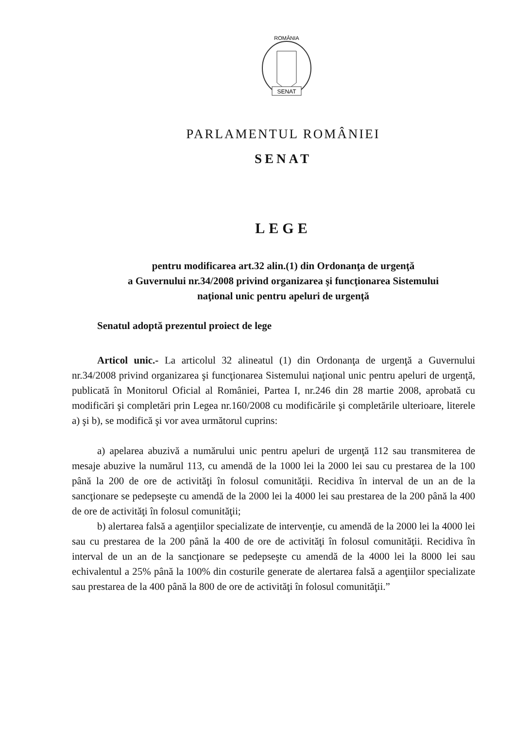ROMÂNIA
SENAT
PARLAMENTUL ROMÂNIEI
SENAT
LEGE
pentru modificarea art.32 alin.(1) din Ordonanţa de urgenţă
a Guvernului nr.34/2008 privind organizarea şi funcţionarea Sistemului
naţional unic pentru apeluri de urgenţă
Senatul adoptă prezentul proiect de lege
Articol unic.- La articolul 32 alineatul (1) din Ordonanţa de urgenţă a Guvernului nr.34/2008 privind organizarea şi funcţionarea Sistemului naţional unic pentru apeluri de urgenţă, publicată în Monitorul Oficial al României, Partea I, nr.246 din 28 martie 2008, aprobată cu modificări şi completări prin Legea nr.160/2008 cu modificările şi completările ulterioare, literele a) şi b), se modifică şi vor avea următorul cuprins:
a) apelarea abuzivă a numărului unic pentru apeluri de urgenţă 112 sau transmiterea de mesaje abuzive la numărul 113, cu amendă de la 1000 lei la 2000 lei sau cu prestarea de la 100 până la 200 de ore de activităţi în folosul comunităţii. Recidiva în interval de un an de la sancţionare se pedepseşte cu amendă de la 2000 lei la 4000 lei sau prestarea de la 200 până la 400 de ore de activităţi în folosul comunităţii;
b) alertarea falsă a agenţiilor specializate de intervenţie, cu amendă de la 2000 lei la 4000 lei sau cu prestarea de la 200 până la 400 de ore de activităţi în folosul comunităţii. Recidiva în interval de un an de la sancţionare se pedepseşte cu amendă de la 4000 lei la 8000 lei sau echivalentul a 25% până la 100% din costurile generate de alertarea falsă a agenţiilor specializate sau prestarea de la 400 până la 800 de ore de activităţi în folosul comunităţii.”